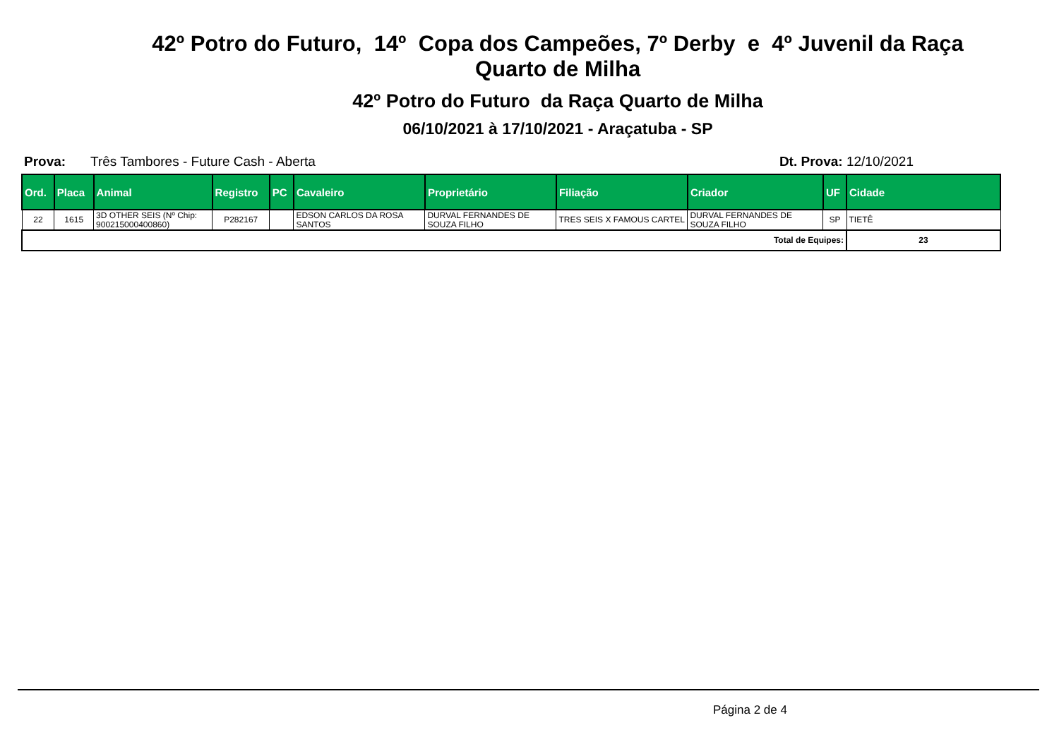42º Potro do Futuro, 14º Copa dos Campeões, 7º Derby e 4º Juvenil da Raça
Quarto de Milha
42º Potro do Futuro da Raça Quarto de Milha
06/10/2021 à 17/10/2021 - Araçatuba - SP
Prova: Três Tambores - Future Cash - Aberta Dt. Prova: 12/10/2021
| Ord. | Placa | Animal | Registro | PC | Cavaleiro | Proprietário | Filiação | Criador | UF | Cidade |
| --- | --- | --- | --- | --- | --- | --- | --- | --- | --- | --- |
| 22 | 1615 | 3D OTHER SEIS (Nº Chip: 900215000400860) | P282167 | | EDSON CARLOS DA ROSA SANTOS | DURVAL FERNANDES DE SOUZA FILHO | TRES SEIS X FAMOUS CARTEL | DURVAL FERNANDES DE SOUZA FILHO | SP | TIETÊ |
| Total de Equipes: | | | | | | | | | | 23 |
Página 2 de 4